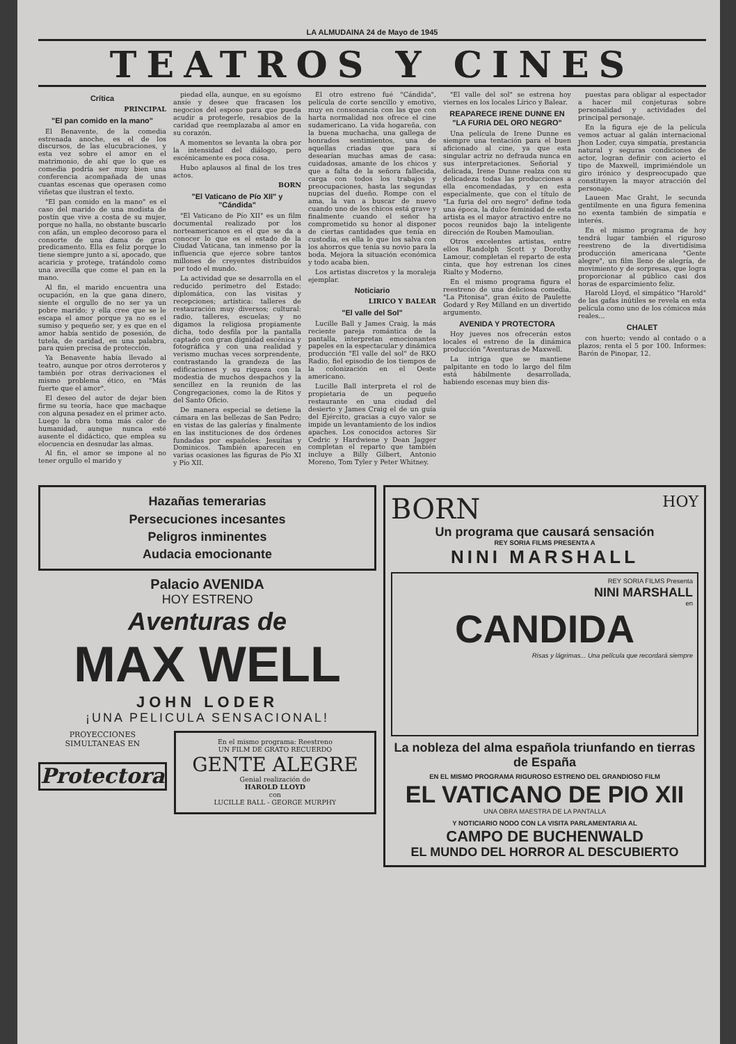LA ALMUDAINA 24 de Mayo de 1945
TEATROS Y CINES
Crítica
PRINCIPAL
"El pan comido en la mano"
El Benavente, de la comedia estrenada anoche, es el de los discursos, de las elucubraciones, y esta vez sobre el amor en el matrimonio, de ahí que lo que es comedia podría ser muy bien una conferencia acompañada de unas cuantas escenas que operasen como viñetas que ilustran el texto.
"El pan comido en la mano" es el caso del marido de una modista de postín que vive a costa de su mujer, porque no halla, no obstante buscarlo con afán, un empleo decoroso para el consorte de una dama de gran predicamento. Ella es feliz porque lo tiene siempre junto a sí, apocado, que acaricia y protege, tratándolo como una avecilla que come el pan en la mano.
Al fin, el marido encuentra una ocupación, en la que gana dinero, siente el orgullo de no ser ya un pobre marido; y ella cree que se le escapa el amor porque ya no es el sumiso y pequeño ser, y es que en el amor había sentido de posesión, de tutela, de caridad, en una palabra, para quien precisa de protección.
Ya Benavente había llevado al teatro, aunque por otros derroteros y también por otras derivaciones el mismo problema ético, en "Más fuerte que el amor".
El deseo del autor de dejar bien firme su teoría, hace que machaque con alguna pesadez en el primer acto. Luego la obra toma más calor de humanidad, aunque nunca esté ausente el didáctico, que emplea su elocuencia en desnudar las almas.
Al fin, el amor se impone al no tener orgullo el marido y
piedad ella, aunque, en su egoísmo ansíe y desee que fracasen los negocios del esposo para que pueda acudir a protegerle, resabios de la caridad que reemplazaba al amor en su corazón.
A momentos se levanta la obra por la intensidad del diálogo, pero escénicamente es poca cosa.
Hubo aplausos al final de los tres actos.
BORN
"El Vaticano de Pío XII" y "Cándida"
"El Vaticano de Pío XII" es un film documental realizado por los norteamericanos en el que se da a conocer lo que es el estado de la Ciudad Vaticana, tan inmenso por la influencia que ejerce sobre tantos millones de creyentes distribuídos por todo el mundo.
La actividad que se desarrolla en el reducido perímetro del Estado: diplomática, con las visitas y recepciones; artística: talleres de restauración muy diversos; cultural: radio, talleres, escuelas; y no digamos la religiosa propiamente dicha, todo desfila por la pantalla captado con gran dignidad escénica y fotográfica y con una realidad y verismo muchas veces sorprendente, contrastando la grandeza de las edificaciones y su riqueza con la modestia de muchos despachos y la sencillez en la reunión de las Congregaciones, como la de Ritos y del Santo Oficio.
De manera especial se detiene la cámara en las bellezas de San Pedro; en vistas de las galerías y finalmente en las instituciones de dos órdenes fundadas por españoles: Jesuítas y Dominicos. También aparecen en varias ocasiones las figuras de Pío XI y Pío XII.
El otro estreno fué "Cándida", película de corte sencillo y emotivo, muy en consonancia con las que con harta normalidad nos ofrece el cine sudamericano. La vida hogareña, con la buena muchacha, una gallega de honrados sentimientos, una de aquellas criadas que para sí desearían muchas amas de casa: cuidadosas, amante de los chicos y que a falta de la señora fallecida, carga con todos los trabajos y preocupaciones, hasta las segundas nupcias del dueño. Rompe con el ama, la van a buscar de nuevo cuando uno de los chicos está grave y finalmente cuando el señor ha comprometido su honor al disponer de ciertas cantidades que tenía en custodia, es ella lo que los salva con los ahorros que tenía su novio para la boda. Mejora la situación económica y todo acaba bien.
Los artistas discretos y la moraleja ejemplar.
Noticiario
LIRICO Y BALEAR
"El valle del Sol"
Lucille Ball y James Craig, la más reciente pareja romántica de la pantalla, interpretan emocionantes papeles en la espectacular y dinámica producción "El valle del sol" de RKO Radio, fiel episodio de los tiempos de la colonización en el Oeste americano.
Lucille Ball interpreta el rol de propietaria de un pequeño restaurante en una ciudad del desierto y James Craig el de un guía del Ejército, gracias a cuyo valor se impide un levantamiento de los indios apaches. Los conocidos actores Sir Cedric y Hardwiene y Dean Jagger completan el reparto que también incluye a Billy Gilbert, Antonio Moreno, Tom Tyler y Peter Whitney.
"El valle del sol" se estrena hoy viernes en los locales Lírico y Balear.
REAPARECE IRENE DUNNE EN "LA FURIA DEL ORO NEGRO"
Una película de Irene Dunne es siempre una tentación para el buen aficionado al cine, ya que esta singular actriz no defrauda nunca en sus interpretaciones. Señorial y delicada, Irene Dunne realza con su delicadeza todas las producciones a ella encomendadas, y en esta especialmente, que con el título de "La furia del oro negro" define toda una época, la dulce feminidad de esta artista es el mayor atractivo entre no pocos reunidos bajo la inteligente dirección de Rouben Mamoulian.
Otros excelentes artistas, entre ellos Randolph Scott y Dorothy Lamour, completan el reparto de esta cinta, que hoy estrenan los cines Rialto y Moderno.
En el mismo programa figura el reestreno de una deliciosa comedia, "La Pitonisa", gran éxito de Paulette Godard y Rey Milland en un divertido argumento.
AVENIDA Y PROTECTORA
Hoy jueves nos ofrecerán estos locales el estreno de la dinámica producción "Aventuras de Maxwell.
La intriga que se mantiene palpitante en todo lo largo del film está hábilmente desarrollada, habiendo escenas muy bien dis-
puestas para obligar al espectador a hacer mil conjeturas sobre personalidad y actividades del principal personaje.
En la figura eje de la película vemos actuar al galán internacional Jhon Loder, cuya simpatía, prestancia natural y seguras condiciones de actor, logran definir con acierto el tipo de Maxwell, imprimiéndole un giro irónico y despreocupado que constituyen la mayor atracción del personaje.
Laueen Mac Graht, le secunda gentilmente en una figura femenina no exenta también de simpatía e interés.
En el mismo programa de hoy tendrá lugar también el riguroso reestreno de la divertidísima producción americana "Gente alegre", un film lleno de alegría, de movimiento y de sorpresas, que logra proporcionar al público casi dos horas de esparcimiento feliz.
Harold Lloyd, el simpático "Harold" de las gafas inútiles se revela en esta película como uno de los cómicos más reales...
CHALET
con huerto; vendo al contado o a plazos; renta el 5 por 100. Informes: Barón de Pinopar, 12.
Hazañas temerarias
Persecuciones incesantes
Peligros inminentes
Audacia emocionante
Palacio AVENIDA
HOY ESTRENO
Aventuras de
MAX WELL
JOHN LODER
¡UNA PELICULA SENSACIONAL!
PROYECCIONES SIMULTANEAS EN
Protectora
En el mismo programa: Reestreno
UN FILM DE GRATO RECUERDO
GENTE ALEGRE
Genial realización de
HAROLD LLOYD
con
LUCILLE BALL - GEORGE MURPHY
BORN HOY
Un programa que causará sensación
REY SORIA FILMS PRESENTA A
NINI MARSHALL
REY SORIA FILMS Presenta
NINI MARSHALL
en
CANDIDA
Risas y lágrimas... Una película que recordará siempre
La nobleza del alma española triunfando en tierras de España
EN EL MISMO PROGRAMA RIGUROSO ESTRENO DEL GRANDIOSO FILM
EL VATICANO DE PIO XII
UNA OBRA MAESTRA DE LA PANTALLA
Y NOTICIARIO NODO CON LA VISITA PARLAMENTARIA AL
CAMPO DE BUCHENWALD
EL MUNDO DEL HORROR AL DESCUBIERTO